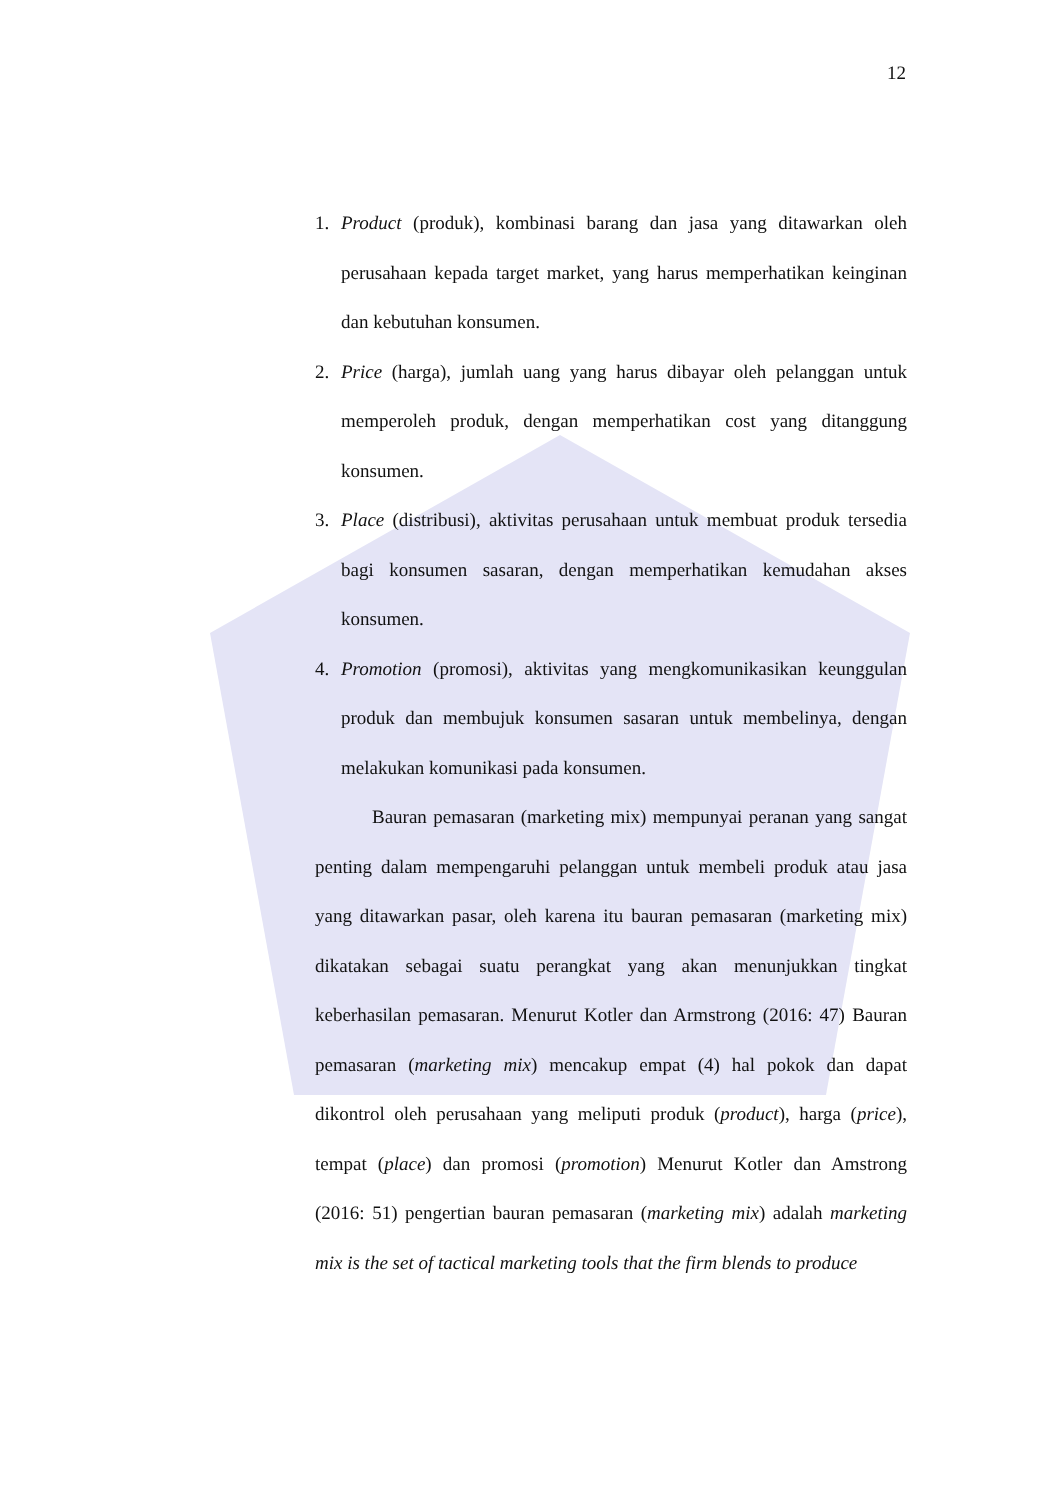12
1. Product (produk), kombinasi barang dan jasa yang ditawarkan oleh perusahaan kepada target market, yang harus memperhatikan keinginan dan kebutuhan konsumen.
2. Price (harga), jumlah uang yang harus dibayar oleh pelanggan untuk memperoleh produk, dengan memperhatikan cost yang ditanggung konsumen.
3. Place (distribusi), aktivitas perusahaan untuk membuat produk tersedia bagi konsumen sasaran, dengan memperhatikan kemudahan akses konsumen.
4. Promotion (promosi), aktivitas yang mengkomunikasikan keunggulan produk dan membujuk konsumen sasaran untuk membelinya, dengan melakukan komunikasi pada konsumen.
Bauran pemasaran (marketing mix) mempunyai peranan yang sangat penting dalam mempengaruhi pelanggan untuk membeli produk atau jasa yang ditawarkan pasar, oleh karena itu bauran pemasaran (marketing mix) dikatakan sebagai suatu perangkat yang akan menunjukkan tingkat keberhasilan pemasaran. Menurut Kotler dan Armstrong (2016: 47) Bauran pemasaran (marketing mix) mencakup empat (4) hal pokok dan dapat dikontrol oleh perusahaan yang meliputi produk (product), harga (price), tempat (place) dan promosi (promotion) Menurut Kotler dan Amstrong (2016: 51) pengertian bauran pemasaran (marketing mix) adalah marketing mix is the set of tactical marketing tools that the firm blends to produce